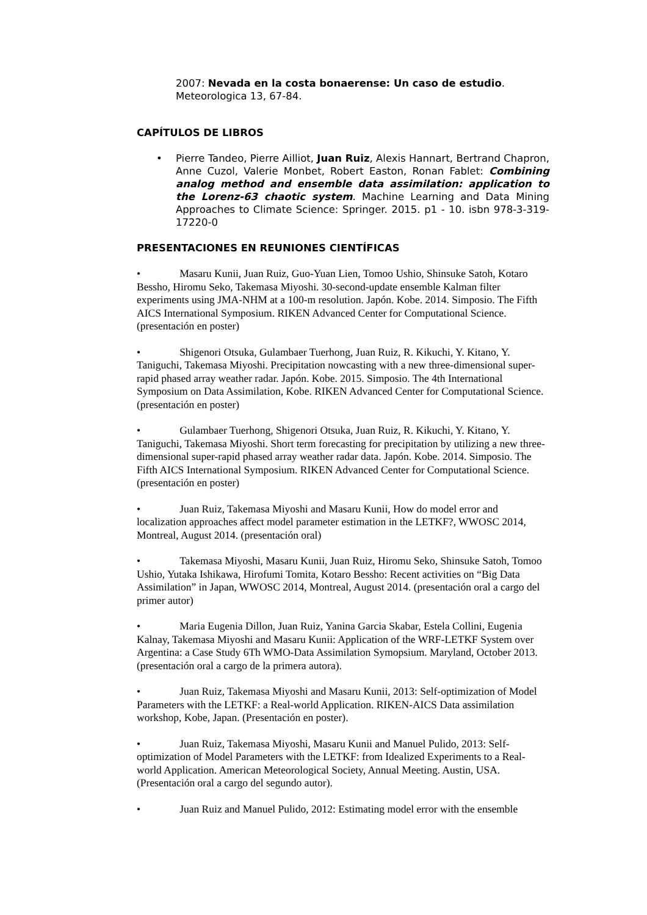2007: Nevada en la costa bonaerense: Un caso de estudio.
Meteorologica 13, 67-84.
CAPÍTULOS DE LIBROS
• Pierre Tandeo, Pierre Ailliot, Juan Ruiz, Alexis Hannart, Bertrand Chapron, Anne Cuzol, Valerie Monbet, Robert Easton, Ronan Fablet: Combining analog method and ensemble data assimilation: application to the Lorenz-63 chaotic system. Machine Learning and Data Mining Approaches to Climate Science: Springer. 2015. p1 - 10. isbn 978-3-319-17220-0
PRESENTACIONES EN REUNIONES CIENTÍFICAS
• Masaru Kunii, Juan Ruiz, Guo-Yuan Lien, Tomoo Ushio, Shinsuke Satoh, Kotaro Bessho, Hiromu Seko, Takemasa Miyoshi. 30-second-update ensemble Kalman filter experiments using JMA-NHM at a 100-m resolution. Japón. Kobe. 2014. Simposio. The Fifth AICS International Symposium. RIKEN Advanced Center for Computational Science. (presentación en poster)
• Shigenori Otsuka, Gulambaer Tuerhong, Juan Ruiz, R. Kikuchi, Y. Kitano, Y. Taniguchi, Takemasa Miyoshi. Precipitation nowcasting with a new three-dimensional super-rapid phased array weather radar. Japón. Kobe. 2015. Simposio. The 4th International Symposium on Data Assimilation, Kobe. RIKEN Advanced Center for Computational Science. (presentación en poster)
• Gulambaer Tuerhong, Shigenori Otsuka, Juan Ruiz, R. Kikuchi, Y. Kitano, Y. Taniguchi, Takemasa Miyoshi. Short term forecasting for precipitation by utilizing a new three-dimensional super-rapid phased array weather radar data. Japón. Kobe. 2014. Simposio. The Fifth AICS International Symposium. RIKEN Advanced Center for Computational Science. (presentación en poster)
• Juan Ruiz, Takemasa Miyoshi and Masaru Kunii, How do model error and localization approaches affect model parameter estimation in the LETKF?, WWOSC 2014, Montreal, August 2014. (presentación oral)
• Takemasa Miyoshi, Masaru Kunii, Juan Ruiz, Hiromu Seko, Shinsuke Satoh, Tomoo Ushio, Yutaka Ishikawa, Hirofumi Tomita, Kotaro Bessho: Recent activities on “Big Data Assimilation” in Japan, WWOSC 2014, Montreal, August 2014. (presentación oral a cargo del primer autor)
• Maria Eugenia Dillon, Juan Ruiz, Yanina Garcia Skabar, Estela Collini, Eugenia Kalnay, Takemasa Miyoshi and Masaru Kunii: Application of the WRF-LETKF System over Argentina: a Case Study 6Th WMO-Data Assimilation Symopsium. Maryland, October 2013. (presentación oral a cargo de la primera autora).
• Juan Ruiz, Takemasa Miyoshi and Masaru Kunii, 2013: Self-optimization of Model Parameters with the LETKF: a Real-world Application. RIKEN-AICS Data assimilation workshop, Kobe, Japan. (Presentación en poster).
• Juan Ruiz, Takemasa Miyoshi, Masaru Kunii and Manuel Pulido, 2013: Self-optimization of Model Parameters with the LETKF: from Idealized Experiments to a Real-world Application. American Meteorological Society, Annual Meeting. Austin, USA. (Presentación oral a cargo del segundo autor).
• Juan Ruiz and Manuel Pulido, 2012: Estimating model error with the ensemble